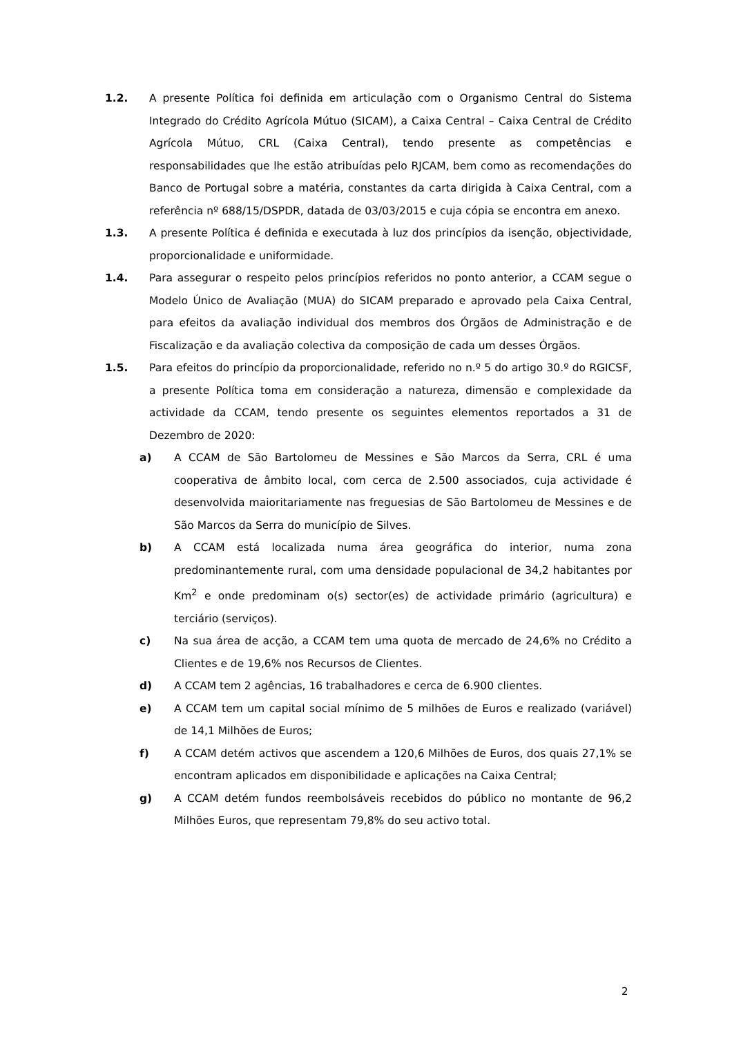1.2. A presente Política foi definida em articulação com o Organismo Central do Sistema Integrado do Crédito Agrícola Mútuo (SICAM), a Caixa Central – Caixa Central de Crédito Agrícola Mútuo, CRL (Caixa Central), tendo presente as competências e responsabilidades que lhe estão atribuídas pelo RJCAM, bem como as recomendações do Banco de Portugal sobre a matéria, constantes da carta dirigida à Caixa Central, com a referência nº 688/15/DSPDR, datada de 03/03/2015 e cuja cópia se encontra em anexo.
1.3. A presente Política é definida e executada à luz dos princípios da isenção, objectividade, proporcionalidade e uniformidade.
1.4. Para assegurar o respeito pelos princípios referidos no ponto anterior, a CCAM segue o Modelo Único de Avaliação (MUA) do SICAM preparado e aprovado pela Caixa Central, para efeitos da avaliação individual dos membros dos Órgãos de Administração e de Fiscalização e da avaliação colectiva da composição de cada um desses Órgãos.
1.5. Para efeitos do princípio da proporcionalidade, referido no n.º 5 do artigo 30.º do RGICSF, a presente Política toma em consideração a natureza, dimensão e complexidade da actividade da CCAM, tendo presente os seguintes elementos reportados a 31 de Dezembro de 2020:
a) A CCAM de São Bartolomeu de Messines e São Marcos da Serra, CRL é uma cooperativa de âmbito local, com cerca de 2.500 associados, cuja actividade é desenvolvida maioritariamente nas freguesias de São Bartolomeu de Messines e de São Marcos da Serra do município de Silves.
b) A CCAM está localizada numa área geográfica do interior, numa zona predominantemente rural, com uma densidade populacional de 34,2 habitantes por Km<sup>2</sup> e onde predominam o(s) sector(es) de actividade primário (agricultura) e terciário (serviços).
c) Na sua área de acção, a CCAM tem uma quota de mercado de 24,6% no Crédito a Clientes e de 19,6% nos Recursos de Clientes.
d) A CCAM tem 2 agências, 16 trabalhadores e cerca de 6.900 clientes.
e) A CCAM tem um capital social mínimo de 5 milhões de Euros e realizado (variável) de 14,1 Milhões de Euros;
f) A CCAM detém activos que ascendem a 120,6 Milhões de Euros, dos quais 27,1% se encontram aplicados em disponibilidade e aplicações na Caixa Central;
g) A CCAM detém fundos reembolsáveis recebidos do público no montante de 96,2 Milhões Euros, que representam 79,8% do seu activo total.
2